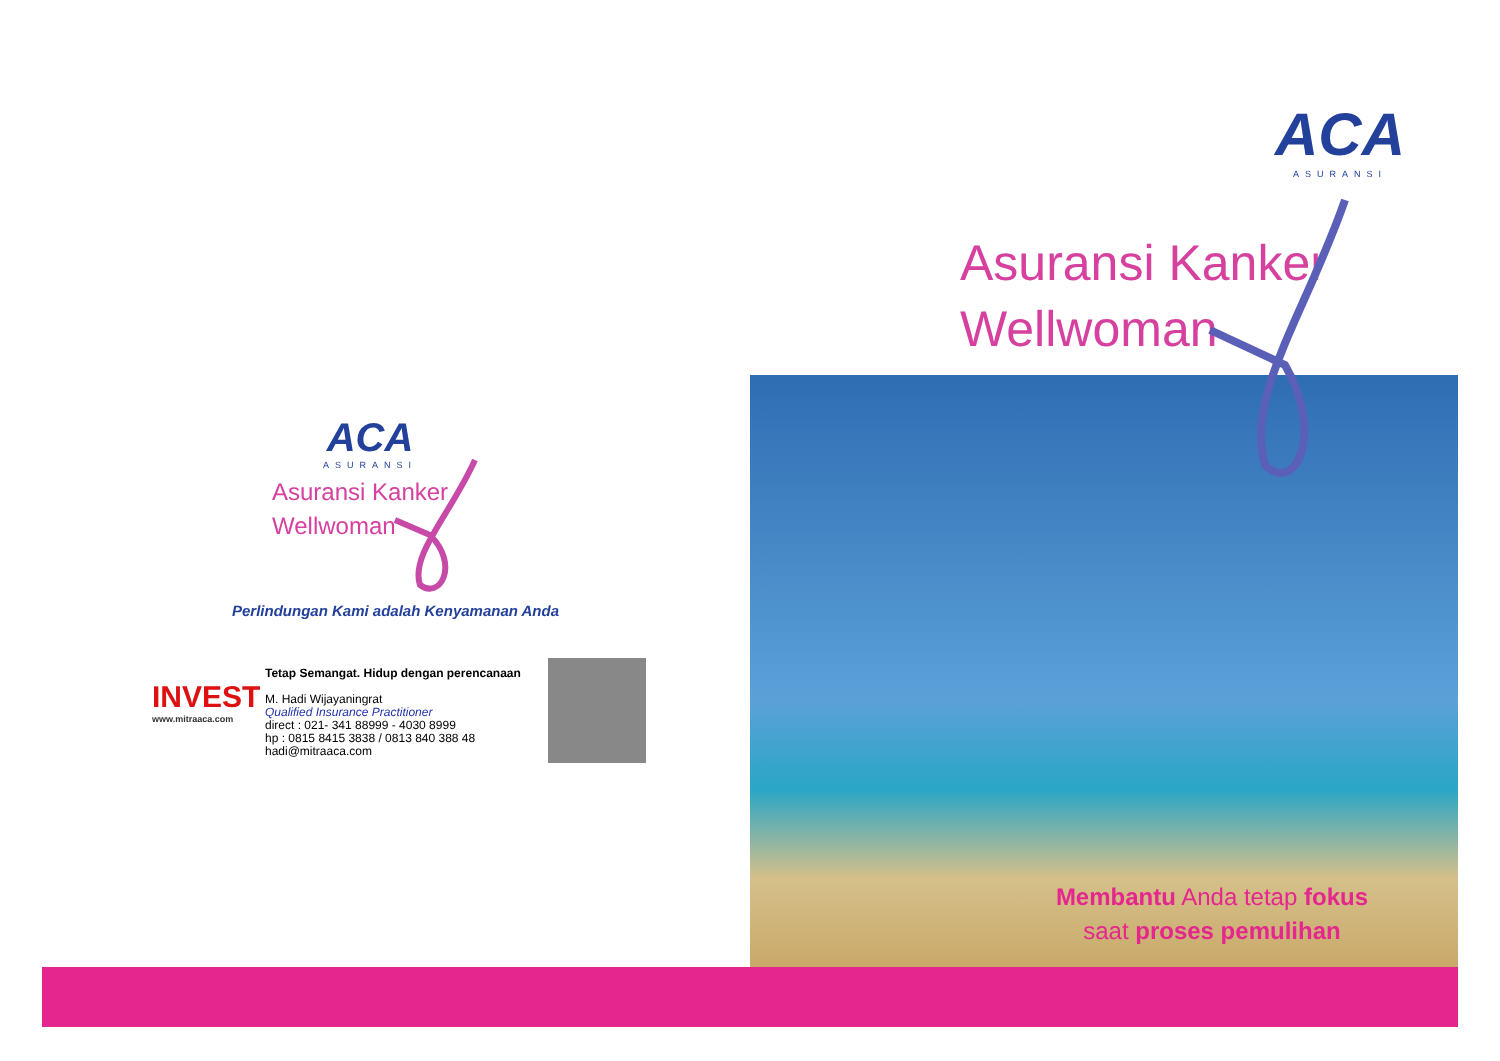ACA
ASURANSI
Asuransi Kanker
Wellwoman
Perlindungan Kami adalah Kenyamanan Anda
INVEST
www.mitraaca.com
Tetap Semangat. Hidup dengan perencanaan
M. Hadi Wijayaningrat
Qualified Insurance Practitioner
direct : 021- 341 88999 - 4030 8999
hp : 0815 8415 3838 / 0813 840 388 48
hadi@mitraaca.com
ACA
ASURANSI
Asuransi Kanker
Wellwoman
Membantu Anda tetap fokus
saat proses pemulihan